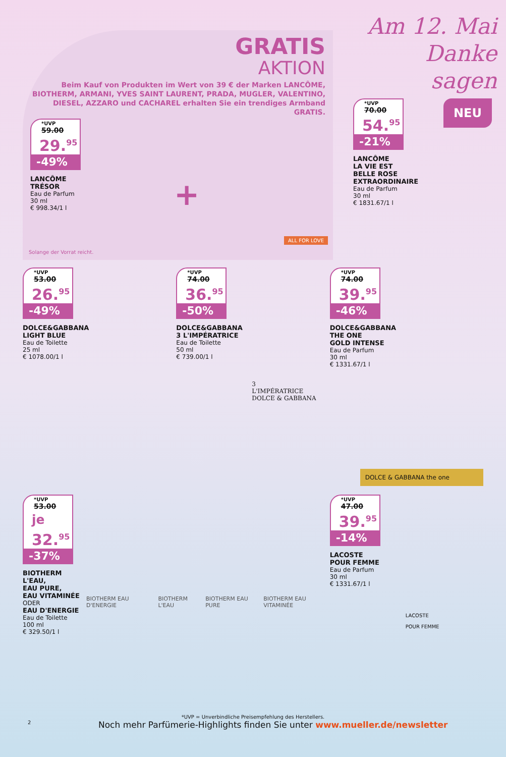GRATIS
AKTION
Beim Kauf von Produkten im Wert von 39 € der Marken LANCÔME, BIOTHERM, ARMANI, YVES SAINT LAURENT, PRADA, MUGLER, VALENTINO, DIESEL, AZZARO und CACHAREL erhalten Sie ein trendiges Armband GRATIS.
*UVP 59.00
29.<sup>95</sup>
-49%
LANCÔME
TRÉSOR
Eau de Parfum
30 ml
€ 998.34/1 l
+
ALL FOR LOVE
Solange der Vorrat reicht.
Am 12. Mai Danke sagen
*UVP 70.00
54.<sup>95</sup>
-21%
LANCÔME
LA VIE EST
BELLE ROSE
EXTRAORDINAIRE
Eau de Parfum
30 ml
€ 1831.67/1 l
NEU
*UVP 53.00
26.<sup>95</sup>
-49%
DOLCE&GABBANA
LIGHT BLUE
Eau de Toilette
25 ml
€ 1078.00/1 l
*UVP 74.00
36.<sup>95</sup>
-50%
DOLCE&GABBANA
3 L'IMPÉRATRICE
Eau de Toilette
50 ml
€ 739.00/1 l
3
L'IMPÉRATRICE
DOLCE & GABBANA
*UVP 74.00
39.<sup>95</sup>
-46%
DOLCE&GABBANA
THE ONE
GOLD INTENSE
Eau de Parfum
30 ml
€ 1331.67/1 l
DOLCE & GABBANA the one
*UVP 53.00
je 32.<sup>95</sup>
-37%
BIOTHERM
L'EAU,
EAU PURE,
EAU VITAMINÉE
ODER
EAU D'ENERGIE
Eau de Toilette
100 ml
€ 329.50/1 l
BIOTHERM EAU D'ENERGIE BIOTHERM L'EAU BIOTHERM EAU PURE BIOTHERM EAU VITAMINÉE
*UVP 47.00
39.<sup>95</sup>
-14%
LACOSTE
POUR FEMME
Eau de Parfum
30 ml
€ 1331.67/1 l
LACOSTE
POUR FEMME
*UVP = Unverbindliche Preisempfehlung des Herstellers.
2 Noch mehr Parfümerie-Highlights finden Sie unter www.mueller.de/newsletter